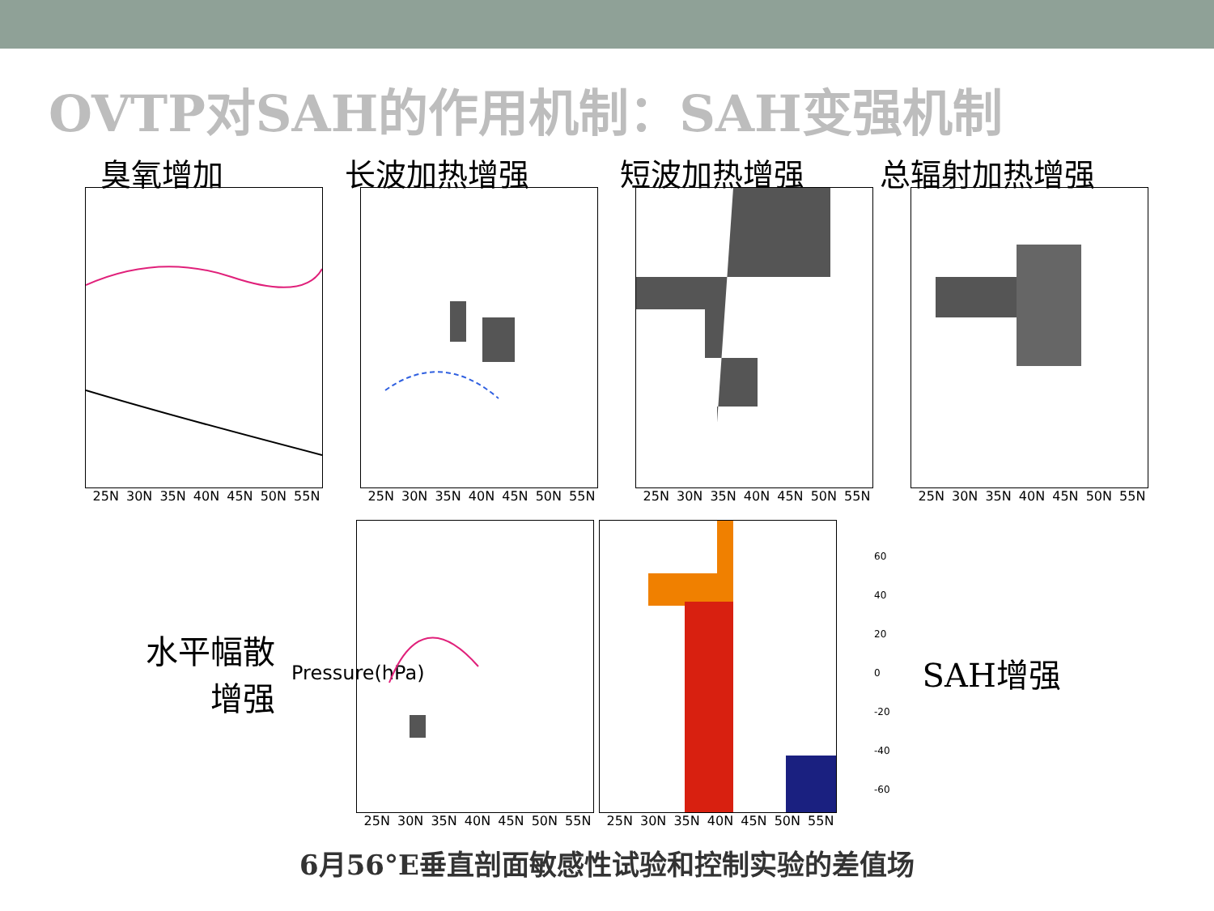OVTP对SAH的作用机制：SAH变强机制
臭氧增加
25N 30N 35N 40N 45N 50N 55N
长波加热增强
25N 30N 35N 40N 45N 50N 55N
短波加热增强
25N 30N 35N 40N 45N 50N 55N
总辐射加热增强
25N 30N 35N 40N 45N 50N 55N
水平幅散
增强
Pressure(hPa)
25N 30N 35N 40N 45N 50N 55N 25N 30N 35N 40N 45N 50N 55N
60
40
20
0
-20
-40
-60
SAH增强
6月56°E垂直剖面敏感性试验和控制实验的差值场